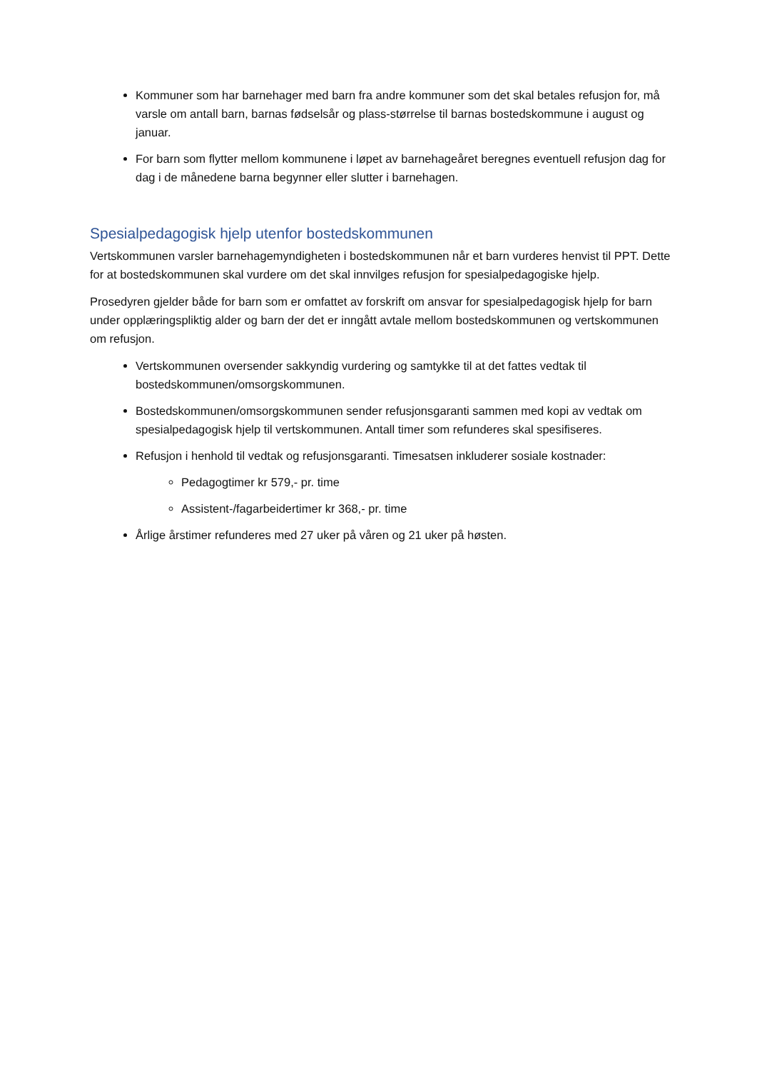Kommuner som har barnehager med barn fra andre kommuner som det skal betales refusjon for, må varsle om antall barn, barnas fødselsår og plass-størrelse til barnas bostedskommune i august og januar.
For barn som flytter mellom kommunene i løpet av barnehageåret beregnes eventuell refusjon dag for dag i de månedene barna begynner eller slutter i barnehagen.
Spesialpedagogisk hjelp utenfor bostedskommunen
Vertskommunen varsler barnehagemyndigheten i bostedskommunen når et barn vurderes henvist til PPT. Dette for at bostedskommunen skal vurdere om det skal innvilges refusjon for spesialpedagogiske hjelp.
Prosedyren gjelder både for barn som er omfattet av forskrift om ansvar for spesialpedagogisk hjelp for barn under opplæringspliktig alder og barn der det er inngått avtale mellom bostedskommunen og vertskommunen om refusjon.
Vertskommunen oversender sakkyndig vurdering og samtykke til at det fattes vedtak til bostedskommunen/omsorgskommunen.
Bostedskommunen/omsorgskommunen sender refusjonsgaranti sammen med kopi av vedtak om spesialpedagogisk hjelp til vertskommunen. Antall timer som refunderes skal spesifiseres.
Refusjon i henhold til vedtak og refusjonsgaranti. Timesatsen inkluderer sosiale kostnader:
Pedagogtimer kr 579,- pr. time
Assistent-/fagarbeidertimer kr 368,- pr. time
Årlige årstimer refunderes med 27 uker på våren og 21 uker på høsten.